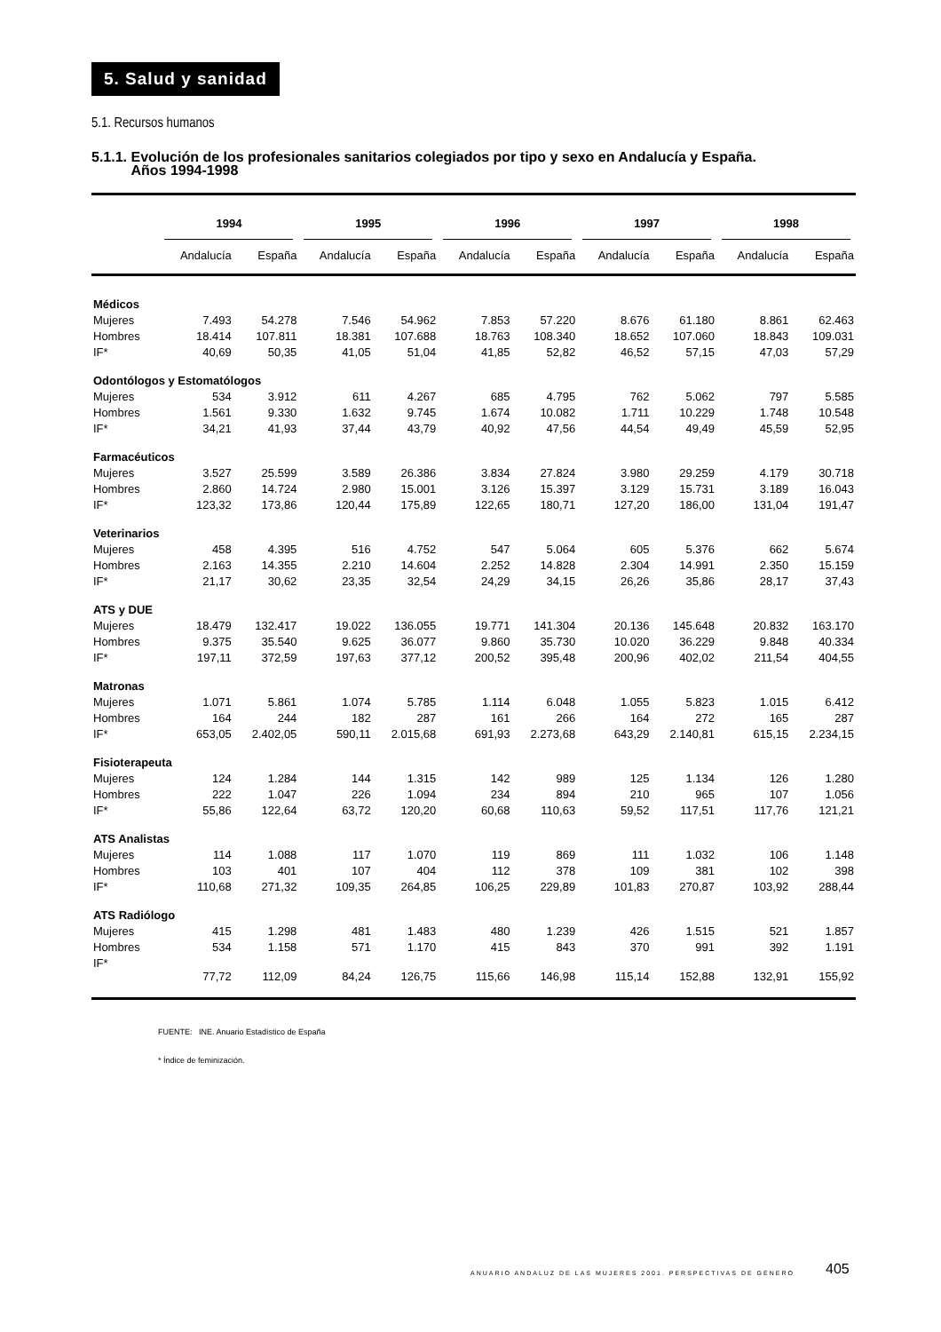5. Salud y sanidad
5.1. Recursos humanos
5.1.1. Evolución de los profesionales sanitarios colegiados por tipo y sexo en Andalucía y España.
Años 1994-1998
| | 1994 | | 1995 | | 1996 | | 1997 | | 1998 | |
| --- | --- | --- | --- | --- | --- | --- | --- | --- | --- | --- |
| | Andalucía | España | Andalucía | España | Andalucía | España | Andalucía | España | Andalucía | España |
| Médicos | | | | | | | | | | |
| Mujeres | 7.493 | 54.278 | 7.546 | 54.962 | 7.853 | 57.220 | 8.676 | 61.180 | 8.861 | 62.463 |
| Hombres | 18.414 | 107.811 | 18.381 | 107.688 | 18.763 | 108.340 | 18.652 | 107.060 | 18.843 | 109.031 |
| IF* | 40,69 | 50,35 | 41,05 | 51,04 | 41,85 | 52,82 | 46,52 | 57,15 | 47,03 | 57,29 |
| Odontólogos y Estomatólogos | | | | | | | | | | |
| Mujeres | 534 | 3.912 | 611 | 4.267 | 685 | 4.795 | 762 | 5.062 | 797 | 5.585 |
| Hombres | 1.561 | 9.330 | 1.632 | 9.745 | 1.674 | 10.082 | 1.711 | 10.229 | 1.748 | 10.548 |
| IF* | 34,21 | 41,93 | 37,44 | 43,79 | 40,92 | 47,56 | 44,54 | 49,49 | 45,59 | 52,95 |
| Farmacéuticos | | | | | | | | | | |
| Mujeres | 3.527 | 25.599 | 3.589 | 26.386 | 3.834 | 27.824 | 3.980 | 29.259 | 4.179 | 30.718 |
| Hombres | 2.860 | 14.724 | 2.980 | 15.001 | 3.126 | 15.397 | 3.129 | 15.731 | 3.189 | 16.043 |
| IF* | 123,32 | 173,86 | 120,44 | 175,89 | 122,65 | 180,71 | 127,20 | 186,00 | 131,04 | 191,47 |
| Veterinarios | | | | | | | | | | |
| Mujeres | 458 | 4.395 | 516 | 4.752 | 547 | 5.064 | 605 | 5.376 | 662 | 5.674 |
| Hombres | 2.163 | 14.355 | 2.210 | 14.604 | 2.252 | 14.828 | 2.304 | 14.991 | 2.350 | 15.159 |
| IF* | 21,17 | 30,62 | 23,35 | 32,54 | 24,29 | 34,15 | 26,26 | 35,86 | 28,17 | 37,43 |
| ATS y DUE | | | | | | | | | | |
| Mujeres | 18.479 | 132.417 | 19.022 | 136.055 | 19.771 | 141.304 | 20.136 | 145.648 | 20.832 | 163.170 |
| Hombres | 9.375 | 35.540 | 9.625 | 36.077 | 9.860 | 35.730 | 10.020 | 36.229 | 9.848 | 40.334 |
| IF* | 197,11 | 372,59 | 197,63 | 377,12 | 200,52 | 395,48 | 200,96 | 402,02 | 211,54 | 404,55 |
| Matronas | | | | | | | | | | |
| Mujeres | 1.071 | 5.861 | 1.074 | 5.785 | 1.114 | 6.048 | 1.055 | 5.823 | 1.015 | 6.412 |
| Hombres | 164 | 244 | 182 | 287 | 161 | 266 | 164 | 272 | 165 | 287 |
| IF* | 653,05 | 2.402,05 | 590,11 | 2.015,68 | 691,93 | 2.273,68 | 643,29 | 2.140,81 | 615,15 | 2.234,15 |
| Fisioterapeuta | | | | | | | | | | |
| Mujeres | 124 | 1.284 | 144 | 1.315 | 142 | 989 | 125 | 1.134 | 126 | 1.280 |
| Hombres | 222 | 1.047 | 226 | 1.094 | 234 | 894 | 210 | 965 | 107 | 1.056 |
| IF* | 55,86 | 122,64 | 63,72 | 120,20 | 60,68 | 110,63 | 59,52 | 117,51 | 117,76 | 121,21 |
| ATS Analistas | | | | | | | | | | |
| Mujeres | 114 | 1.088 | 117 | 1.070 | 119 | 869 | 111 | 1.032 | 106 | 1.148 |
| Hombres | 103 | 401 | 107 | 404 | 112 | 378 | 109 | 381 | 102 | 398 |
| IF* | 110,68 | 271,32 | 109,35 | 264,85 | 106,25 | 229,89 | 101,83 | 270,87 | 103,92 | 288,44 |
| ATS Radiólogo | | | | | | | | | | |
| Mujeres | 415 | 1.298 | 481 | 1.483 | 480 | 1.239 | 426 | 1.515 | 521 | 1.857 |
| Hombres | 534 | 1.158 | 571 | 1.170 | 415 | 843 | 370 | 991 | 392 | 1.191 |
| IF* | 77,72 | 112,09 | 84,24 | 126,75 | 115,66 | 146,98 | 115,14 | 152,88 | 132,91 | 155,92 |
FUENTE: INE. Anuario Estadístico de España
* Índice de feminización.
ANUARIO ANDALUZ DE LAS MUJERES 2001. PERSPECTIVAS DE GÉNERO
405